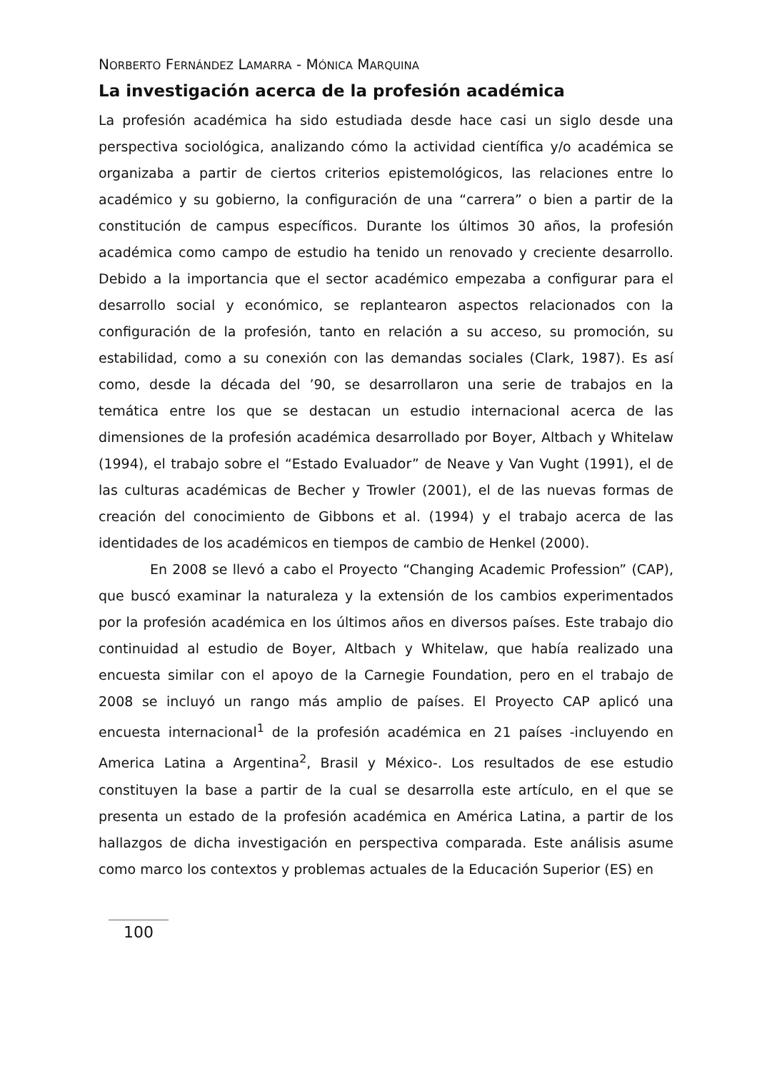NORBERTO FERNÁNDEZ LAMARRA - MÓNICA MARQUINA
La investigación acerca de la profesión académica
La profesión académica ha sido estudiada desde hace casi un siglo desde una perspectiva sociológica, analizando cómo la actividad científica y/o académica se organizaba a partir de ciertos criterios epistemológicos, las relaciones entre lo académico y su gobierno, la configuración de una “carrera” o bien a partir de la constitución de campus específicos. Durante los últimos 30 años, la profesión académica como campo de estudio ha tenido un renovado y creciente desarrollo. Debido a la importancia que el sector académico empezaba a configurar para el desarrollo social y económico, se replantearon aspectos relacionados con la configuración de la profesión, tanto en relación a su acceso, su promoción, su estabilidad, como a su conexión con las demandas sociales (Clark, 1987). Es así como, desde la década del ’90, se desarrollaron una serie de trabajos en la temática entre los que se destacan un estudio internacional acerca de las dimensiones de la profesión académica desarrollado por Boyer, Altbach y Whitelaw (1994), el trabajo sobre el “Estado Evaluador” de Neave y Van Vught (1991), el de las culturas académicas de Becher y Trowler (2001), el de las nuevas formas de creación del conocimiento de Gibbons et al. (1994) y el trabajo acerca de las identidades de los académicos en tiempos de cambio de Henkel (2000).
En 2008 se llevó a cabo el Proyecto “Changing Academic Profession” (CAP), que buscó examinar la naturaleza y la extensión de los cambios experimentados por la profesión académica en los últimos años en diversos países. Este trabajo dio continuidad al estudio de Boyer, Altbach y Whitelaw, que había realizado una encuesta similar con el apoyo de la Carnegie Foundation, pero en el trabajo de 2008 se incluyó un rango más amplio de países. El Proyecto CAP aplicó una encuesta internacional<sup>1</sup> de la profesión académica en 21 países -incluyendo en America Latina a Argentina<sup>2</sup>, Brasil y México-. Los resultados de ese estudio constituyen la base a partir de la cual se desarrolla este artículo, en el que se presenta un estado de la profesión académica en América Latina, a partir de los hallazgos de dicha investigación en perspectiva comparada. Este análisis asume como marco los contextos y problemas actuales de la Educación Superior (ES) en
100